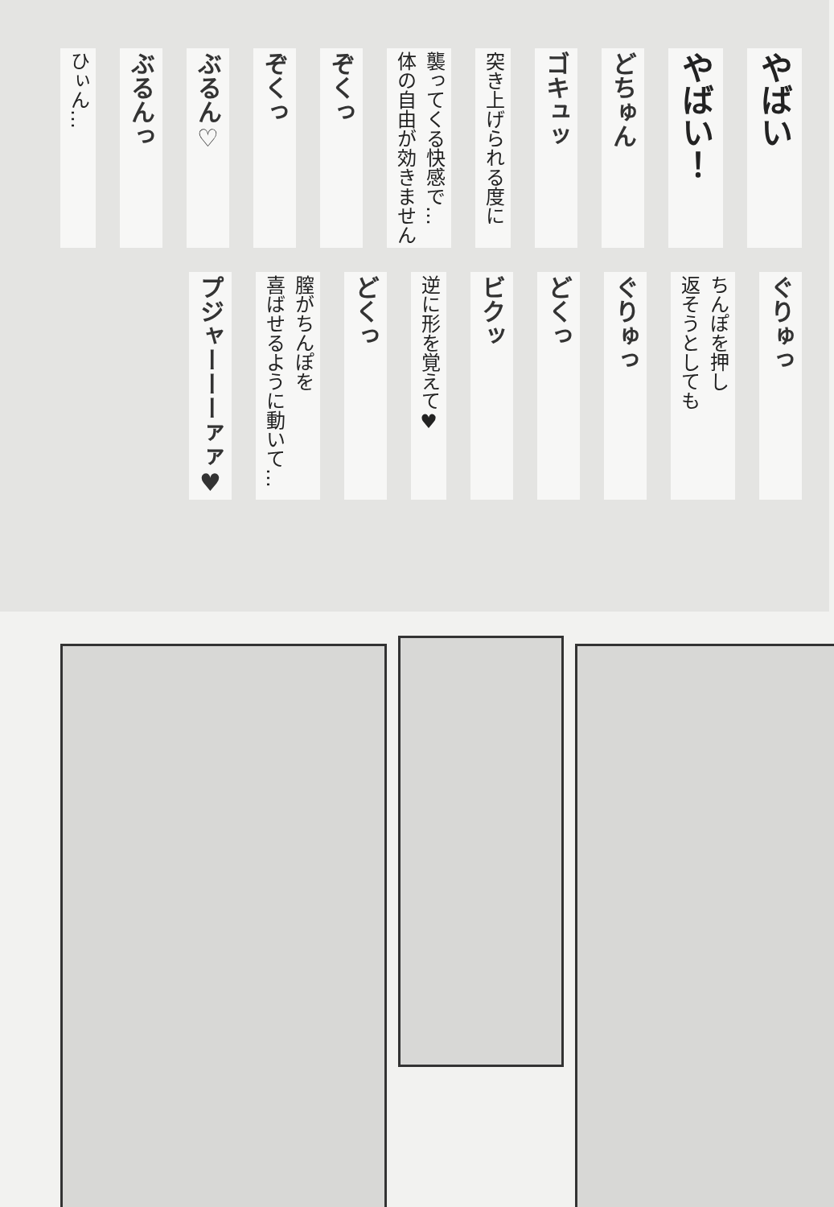やばい
やばい！
どちゅん
ゴキュッ
突き上げられる度に
襲ってくる快感で…
体の自由が効きません
ぞくっ
ぞくっ
ぶるん♡
ぶるんっ
ひぃん…
ぐりゅっ
ちんぽを押し
返そうとしても
ぐりゅっ
どくっ
ビクッ
逆に形を覚えて♥
どくっ
膣がちんぽを
喜ばせるように動いて…
プジャーーーァァ♥